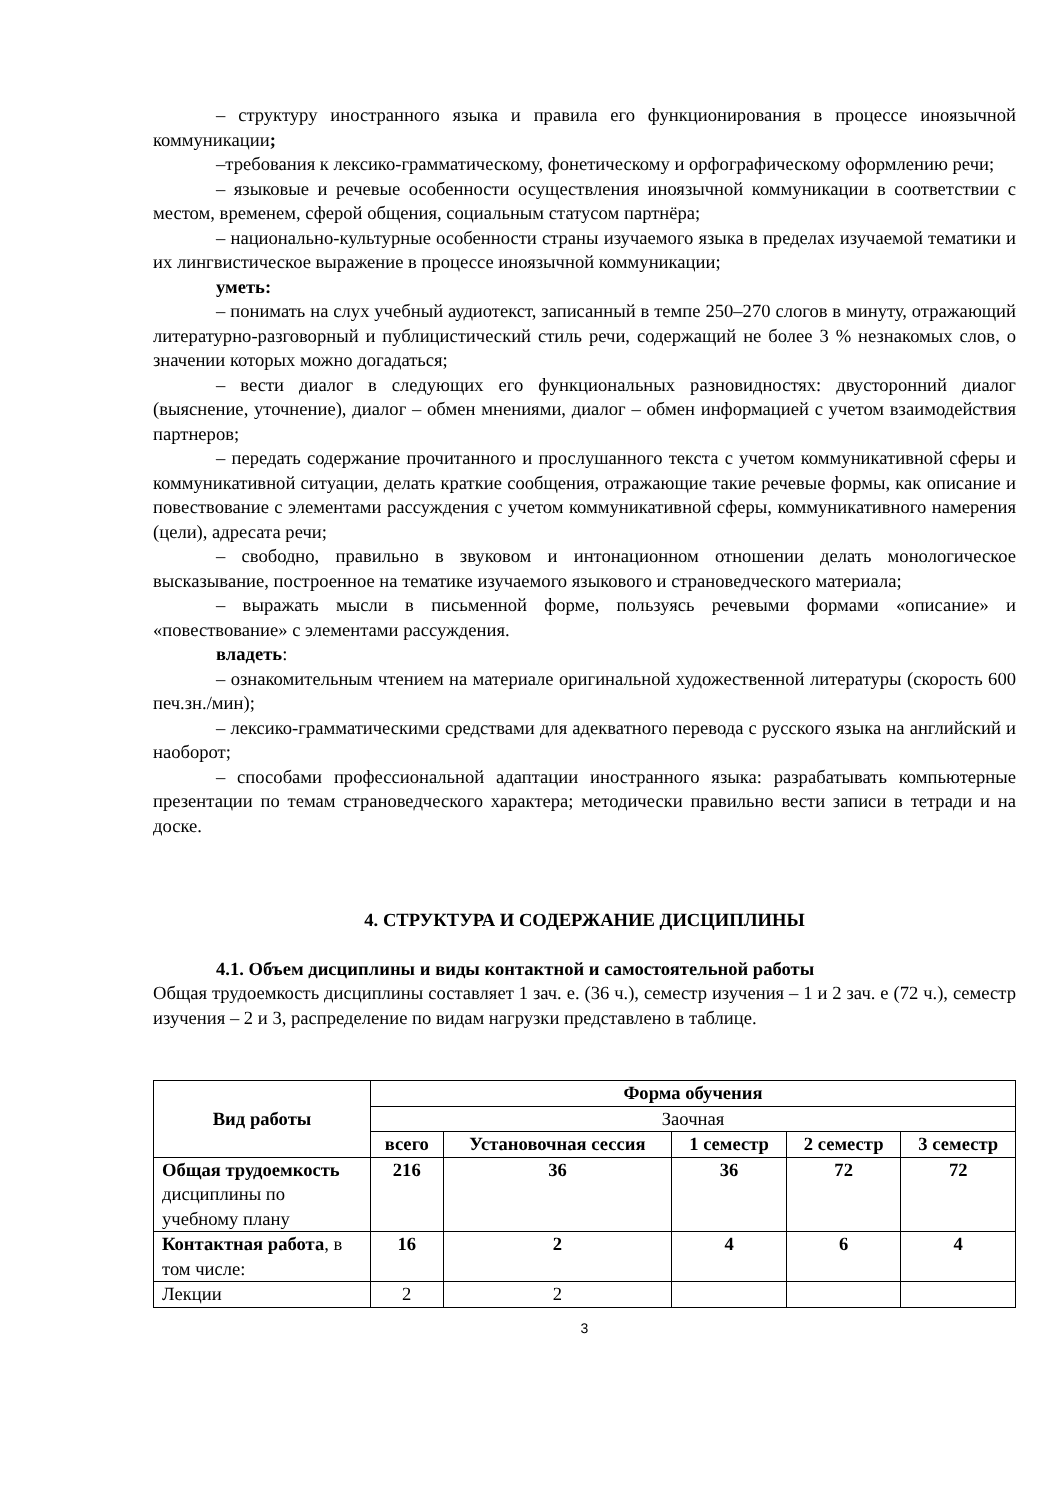– структуру иностранного языка и правила его функционирования в процессе иноязычной коммуникации;
–требования к лексико-грамматическому, фонетическому и орфографическому оформлению речи;
– языковые и речевые особенности осуществления иноязычной коммуникации в соответствии с местом, временем, сферой общения, социальным статусом партнёра;
– национально-культурные особенности страны изучаемого языка в пределах изучаемой тематики и их лингвистическое выражение в процессе иноязычной коммуникации;
уметь:
– понимать на слух учебный аудиотекст, записанный в темпе 250–270 слогов в минуту, отражающий литературно-разговорный и публицистический стиль речи, содержащий не более 3 % незнакомых слов, о значении которых можно догадаться;
– вести диалог в следующих его функциональных разновидностях: двусторонний диалог (выяснение, уточнение), диалог – обмен мнениями, диалог – обмен информацией с учетом взаимодействия партнеров;
– передать содержание прочитанного и прослушанного текста с учетом коммуникативной сферы и коммуникативной ситуации, делать краткие сообщения, отражающие такие речевые формы, как описание и повествование с элементами рассуждения с учетом коммуникативной сферы, коммуникативного намерения (цели), адресата речи;
– свободно, правильно в звуковом и интонационном отношении делать монологическое высказывание, построенное на тематике изучаемого языкового и страноведческого материала;
– выражать мысли в письменной форме, пользуясь речевыми формами «описание» и «повествование» с элементами рассуждения.
владеть:
– ознакомительным чтением на материале оригинальной художественной литературы (скорость 600 печ.зн./мин);
– лексико-грамматическими средствами для адекватного перевода с русского языка на английский и наоборот;
– способами профессиональной адаптации иностранного языка: разрабатывать компьютерные презентации по темам страноведческого характера; методически правильно вести записи в тетради и на доске.
4. СТРУКТУРА И СОДЕРЖАНИЕ ДИСЦИПЛИНЫ
4.1. Объем дисциплины и виды контактной и самостоятельной работы
Общая трудоемкость дисциплины составляет 1 зач. е. (36 ч.), семестр изучения – 1 и 2 зач. е (72 ч.), семестр изучения – 2 и 3, распределение по видам нагрузки представлено в таблице.
| Вид работы | Форма обучения | | | | |
| --- | --- | --- | --- | --- | --- |
| | Заочная | | | | |
| | всего | Установочная сессия | 1 семестр | 2 семестр | 3 семестр |
| Общая трудоемкость дисциплины по учебному плану | 216 | 36 | 36 | 72 | 72 |
| Контактная работа , в том числе: | 16 | 2 | 4 | 6 | 4 |
| Лекции | 2 | 2 | | | |
3